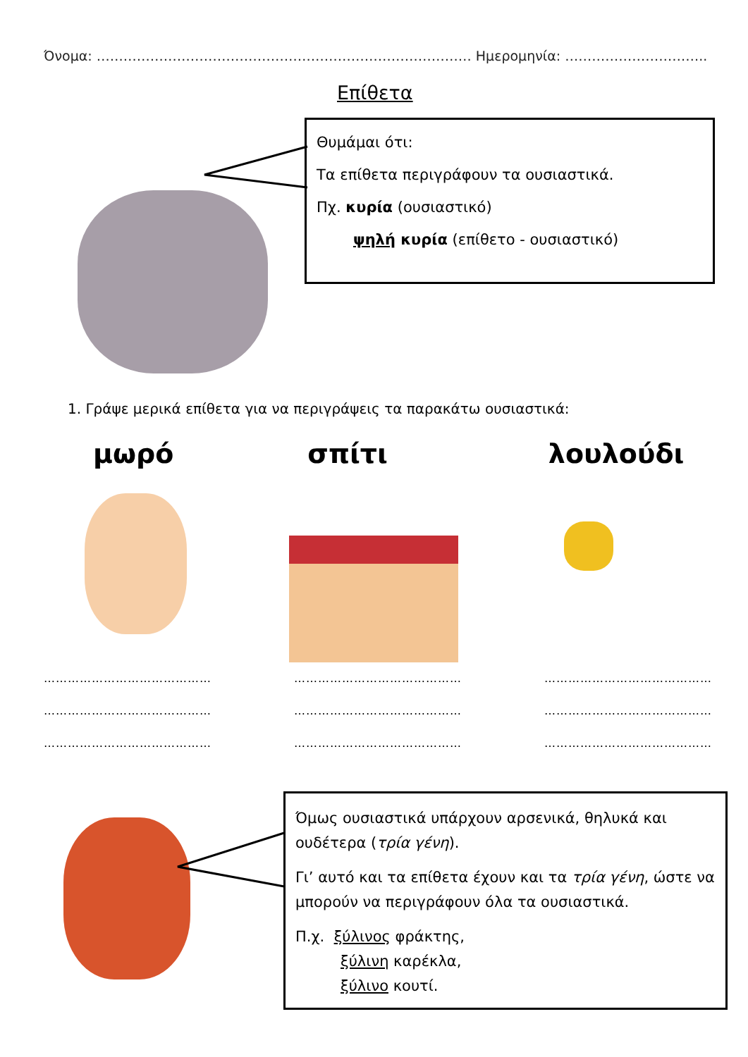Όνομα: ………………………………………………………………………… Ημερομηνία: …………………………..
Επίθετα
Θυμάμαι ότι:
Τα επίθετα περιγράφουν τα ουσιαστικά.
Πχ. κυρία (ουσιαστικό)
ψηλή κυρία (επίθετο - ουσιαστικό)
1. Γράψε μερικά επίθετα για να περιγράψεις τα παρακάτω ουσιαστικά:
μωρό σπίτι λουλούδι
……………………………………
……………………………………
……………………………………
……………………………………
……………………………………
……………………………………
……………………………………
……………………………………
……………………………………
Όμως ουσιαστικά υπάρχουν αρσενικά, θηλυκά και ουδέτερα (τρία γένη).
Γι’ αυτό και τα επίθετα έχουν και τα τρία γένη, ώστε να μπορούν να περιγράφουν όλα τα ουσιαστικά.
Π.χ. ξύλινος φράκτης,
ξύλινη καρέκλα,
ξύλινο κουτί.